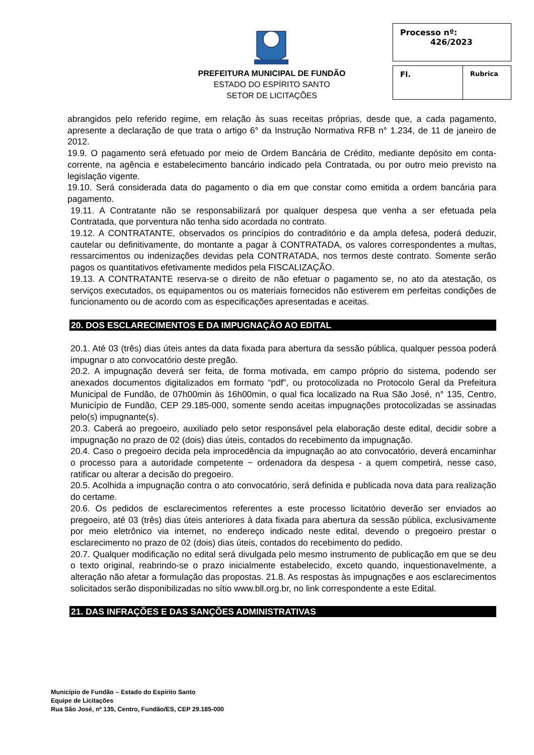PREFEITURA MUNICIPAL DE FUNDÃO
ESTADO DO ESPÍRITO SANTO
SETOR DE LICITAÇÕES
| Processo nº: 426/2023 | |
| Fl. | Rubrica |
abrangidos pelo referido regime, em relação às suas receitas próprias, desde que, a cada pagamento, apresente a declaração de que trata o artigo 6° da Instrução Normativa RFB n° 1.234, de 11 de janeiro de 2012.
19.9. O pagamento será efetuado por meio de Ordem Bancária de Crédito, mediante depósito em conta-corrente, na agência e estabelecimento bancário indicado pela Contratada, ou por outro meio previsto na legislação vigente.
19.10. Será considerada data do pagamento o dia em que constar como emitida a ordem bancária para pagamento.
19.11. A Contratante não se responsabilizará por qualquer despesa que venha a ser efetuada pela Contratada, que porventura não tenha sido acordada no contrato.
19.12. A CONTRATANTE, observados os princípios do contraditório e da ampla defesa, poderá deduzir, cautelar ou definitivamente, do montante a pagar à CONTRATADA, os valores correspondentes a multas, ressarcimentos ou indenizações devidas pela CONTRATADA, nos termos deste contrato. Somente serão pagos os quantitativos efetivamente medidos pela FISCALIZAÇÃO.
19.13. A CONTRATANTE reserva-se o direito de não efetuar o pagamento se, no ato da atestação, os serviços executados, os equipamentos ou os materiais fornecidos não estiverem em perfeitas condições de funcionamento ou de acordo com as especificações apresentadas e aceitas.
20. DOS ESCLARECIMENTOS E DA IMPUGNAÇÃO AO EDITAL
20.1. Até 03 (três) dias úteis antes da data fixada para abertura da sessão pública, qualquer pessoa poderá impugnar o ato convocatório deste pregão.
20.2. A impugnação deverá ser feita, de forma motivada, em campo próprio do sistema, podendo ser anexados documentos digitalizados em formato “pdf”, ou protocolizada no Protocolo Geral da Prefeitura Municipal de Fundão, de 07h00min às 16h00min, o qual fica localizado na Rua São José, n° 135, Centro, Município de Fundão, CEP 29.185-000, somente sendo aceitas impugnações protocolizadas se assinadas pelo(s) impugnante(s).
20.3. Caberá ao pregoeiro, auxiliado pelo setor responsável pela elaboração deste edital, decidir sobre a impugnação no prazo de 02 (dois) dias úteis, contados do recebimento da impugnação.
20.4. Caso o pregoeiro decida pela improcedência da impugnação ao ato convocatório, deverá encaminhar o processo para a autoridade competente − ordenadora da despesa - a quem competirá, nesse caso, ratificar ou alterar a decisão do pregoeiro.
20.5. Acolhida a impugnação contra o ato convocatório, será definida e publicada nova data para realização do certame.
20.6. Os pedidos de esclarecimentos referentes a este processo licitatório deverão ser enviados ao pregoeiro, até 03 (três) dias úteis anteriores à data fixada para abertura da sessão pública, exclusivamente por meio eletrônico via internet, no endereço indicado neste edital, devendo o pregoeiro prestar o esclarecimento no prazo de 02 (dois) dias úteis, contados do recebimento do pedido.
20.7. Qualquer modificação no edital será divulgada pelo mesmo instrumento de publicação em que se deu o texto original, reabrindo-se o prazo inicialmente estabelecido, exceto quando, inquestionavelmente, a alteração não afetar a formulação das propostas. 21.8. As respostas às impugnações e aos esclarecimentos solicitados serão disponibilizadas no sítio www.bll.org.br, no link correspondente a este Edital.
21. DAS INFRAÇÕES E DAS SANÇÕES ADMINISTRATIVAS
Município de Fundão – Estado do Espírito Santo
Equipe de Licitações
Rua São José, nº 135, Centro, Fundão/ES, CEP 29.185-000